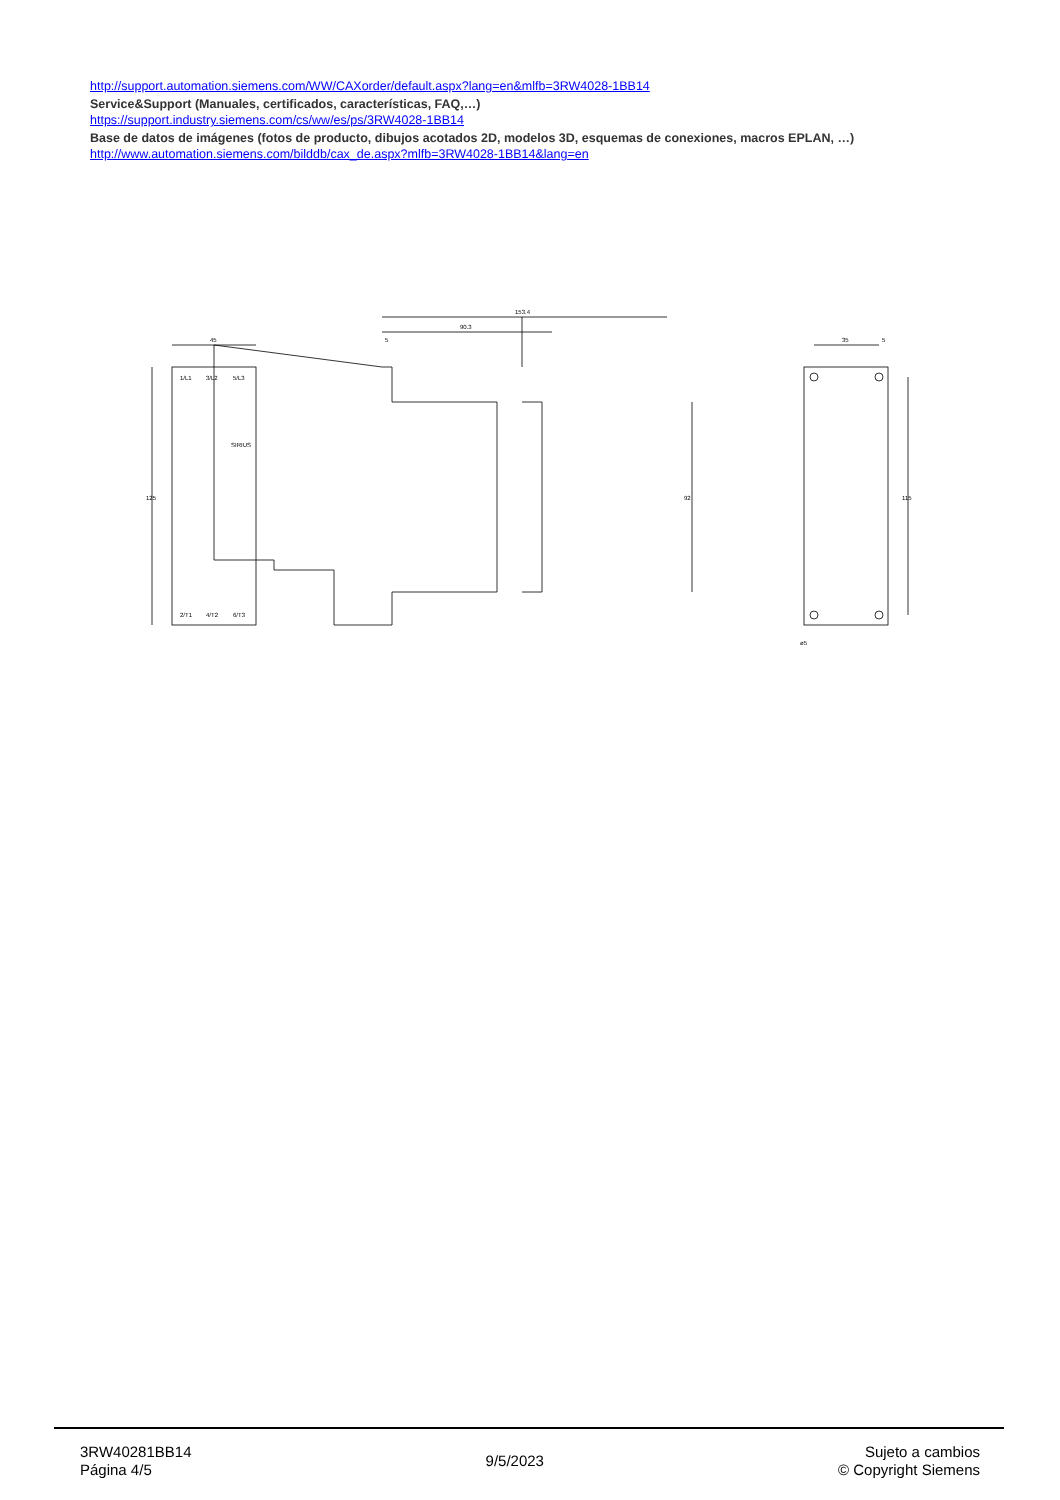http://support.automation.siemens.com/WW/CAXorder/default.aspx?lang=en&mlfb=3RW4028-1BB14
Service&Support (Manuales, certificados, características, FAQ,…)
https://support.industry.siemens.com/cs/ww/es/ps/3RW4028-1BB14
Base de datos de imágenes (fotos de producto, dibujos acotados 2D, modelos 3D, esquemas de conexiones, macros EPLAN, …)
http://www.automation.siemens.com/bilddb/cax_de.aspx?mlfb=3RW4028-1BB14&lang=en
45
125
153.4
90.3
5
92
35
5
115
ø5
1/L1
3/L2
5/L3
SIRIUS
2/T1
4/T2
6/T3
3RW40281BB14
Página 4/5
9/5/2023
Sujeto a cambios
© Copyright Siemens